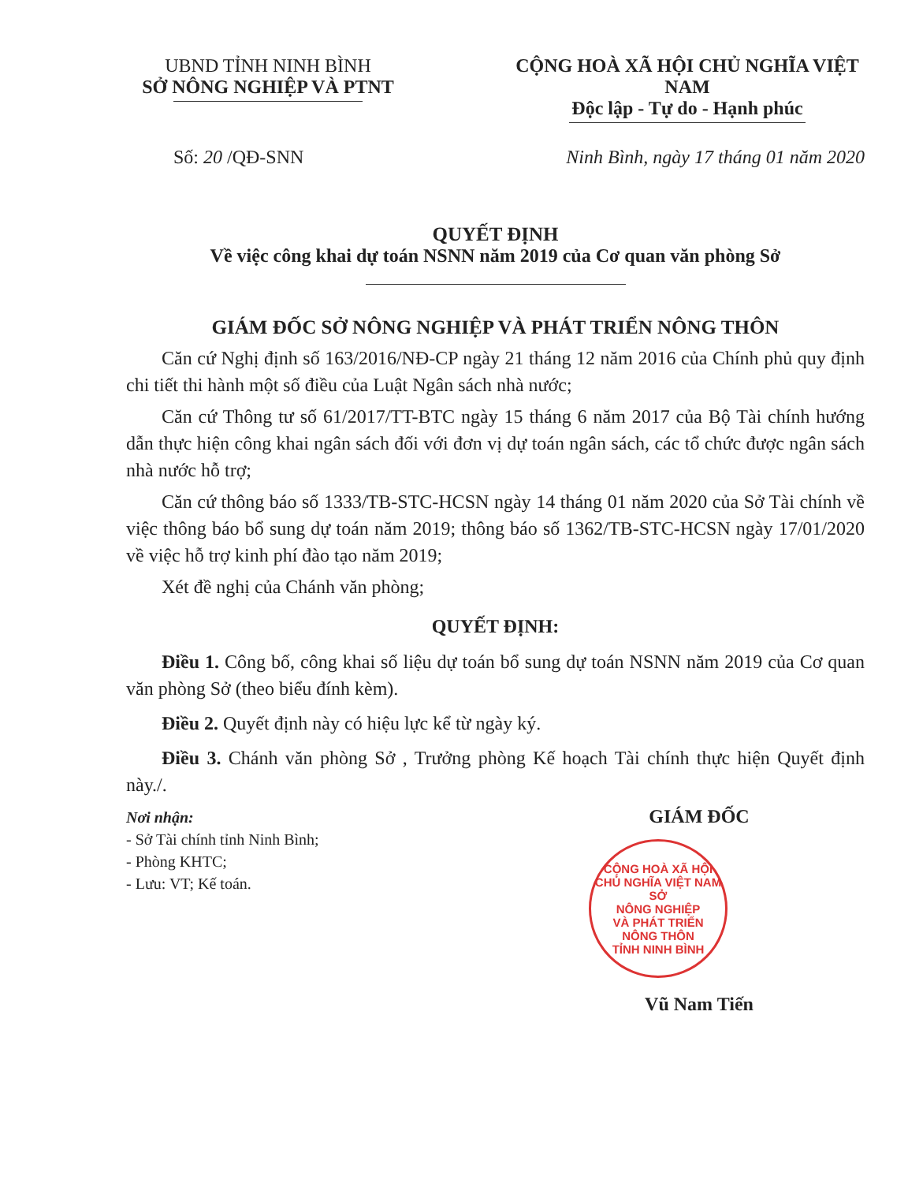UBND TỈNH NINH BÌNH
SỞ NÔNG NGHIỆP VÀ PTNT
CỘNG HOÀ XÃ HỘI CHỦ NGHĨA VIỆT NAM
Độc lập - Tự do - Hạnh phúc
Số: 20 /QĐ-SNN Ninh Bình, ngày 17 tháng 01 năm 2020
QUYẾT ĐỊNH
Về việc công khai dự toán NSNN năm 2019 của Cơ quan văn phòng Sở
GIÁM ĐỐC SỞ NÔNG NGHIỆP VÀ PHÁT TRIỂN NÔNG THÔN
Căn cứ Nghị định số 163/2016/NĐ-CP ngày 21 tháng 12 năm 2016 của Chính phủ quy định chi tiết thi hành một số điều của Luật Ngân sách nhà nước;
Căn cứ Thông tư số 61/2017/TT-BTC ngày 15 tháng 6 năm 2017 của Bộ Tài chính hướng dẫn thực hiện công khai ngân sách đối với đơn vị dự toán ngân sách, các tổ chức được ngân sách nhà nước hỗ trợ;
Căn cứ thông báo số 1333/TB-STC-HCSN ngày 14 tháng 01 năm 2020 của Sở Tài chính về việc thông báo bổ sung dự toán năm 2019; thông báo số 1362/TB-STC-HCSN ngày 17/01/2020 về việc hỗ trợ kinh phí đào tạo năm 2019;
Xét đề nghị của Chánh văn phòng;
QUYẾT ĐỊNH:
Điều 1. Công bố, công khai số liệu dự toán bổ sung dự toán NSNN năm 2019 của Cơ quan văn phòng Sở (theo biểu đính kèm).
Điều 2. Quyết định này có hiệu lực kể từ ngày ký.
Điều 3. Chánh văn phòng Sở , Trưởng phòng Kế hoạch Tài chính thực hiện Quyết định này./.
Nơi nhận:
- Sở Tài chính tỉnh Ninh Bình;
- Phòng KHTC;
- Lưu: VT; Kế toán.
GIÁM ĐỐC
CỘNG HOÀ XÃ HỘI CHỦ NGHĨA VIỆT NAM
SỞ
NÔNG NGHIỆP
VÀ PHÁT TRIỂN
NÔNG THÔN
TỈNH NINH BÌNH
Vũ Nam Tiến